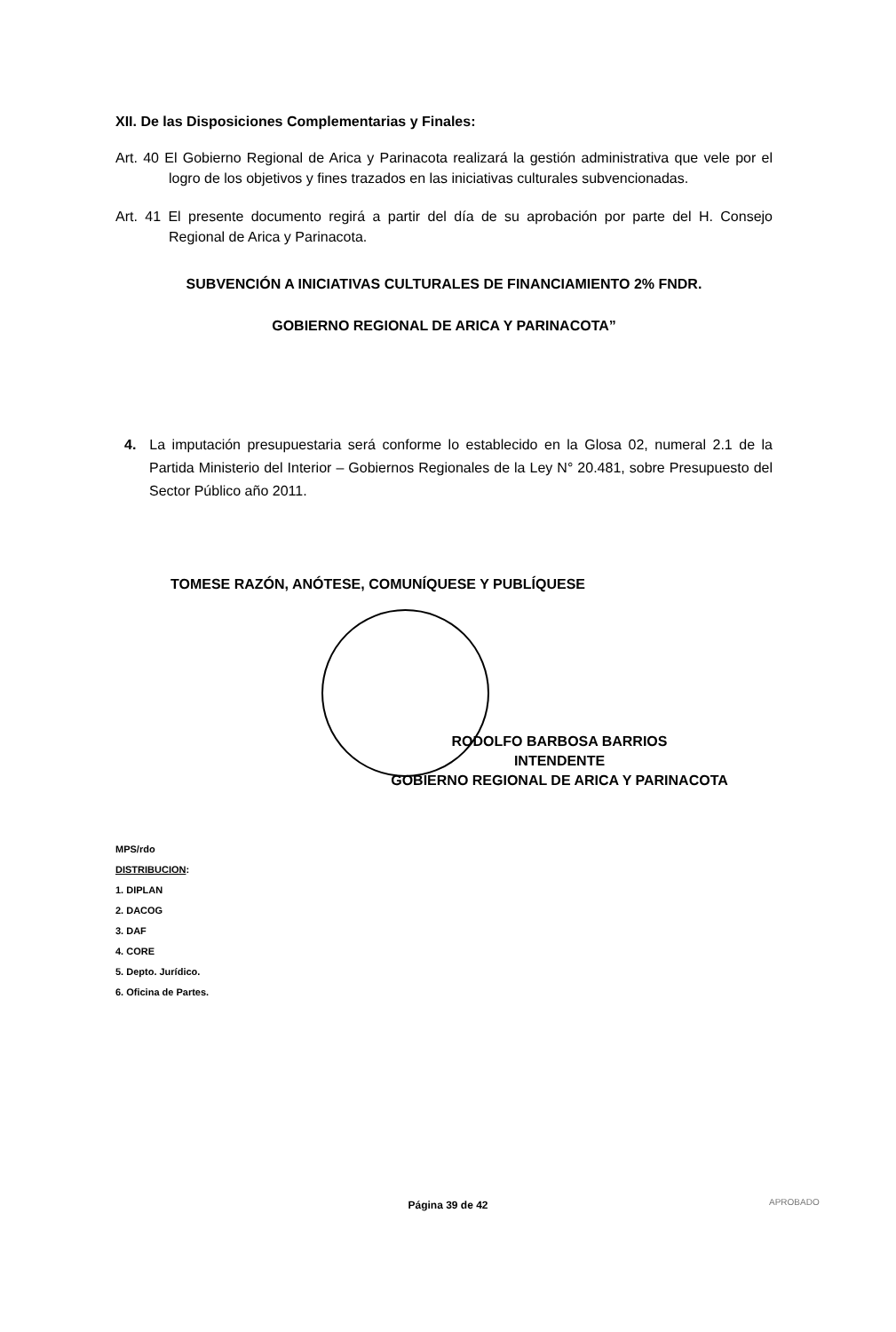XII. De las Disposiciones Complementarias y Finales:
Art. 40 El Gobierno Regional de Arica y Parinacota realizará la gestión administrativa que vele por el logro de los objetivos y fines trazados en las iniciativas culturales subvencionadas.
Art. 41 El presente documento regirá a partir del día de su aprobación por parte del H. Consejo Regional de Arica y Parinacota.
SUBVENCIÓN A INICIATIVAS CULTURALES DE FINANCIAMIENTO 2% FNDR.
GOBIERNO REGIONAL DE ARICA Y PARINACOTA”
4. La imputación presupuestaria será conforme lo establecido en la Glosa 02, numeral 2.1 de la Partida Ministerio del Interior – Gobiernos Regionales de la Ley N° 20.481, sobre Presupuesto del Sector Público año 2011.
TOMESE RAZÓN, ANÓTESE, COMUNÍQUESE Y PUBLÍQUESE
RODOLFO BARBOSA BARRIOS
INTENDENTE
GOBIERNO REGIONAL DE ARICA Y PARINACOTA
MPS/rdo
DISTRIBUCION:
1. DIPLAN
2. DACOG
3. DAF
4. CORE
5. Depto. Jurídico.
6. Oficina de Partes.
Página 39 de 42 APROBADO